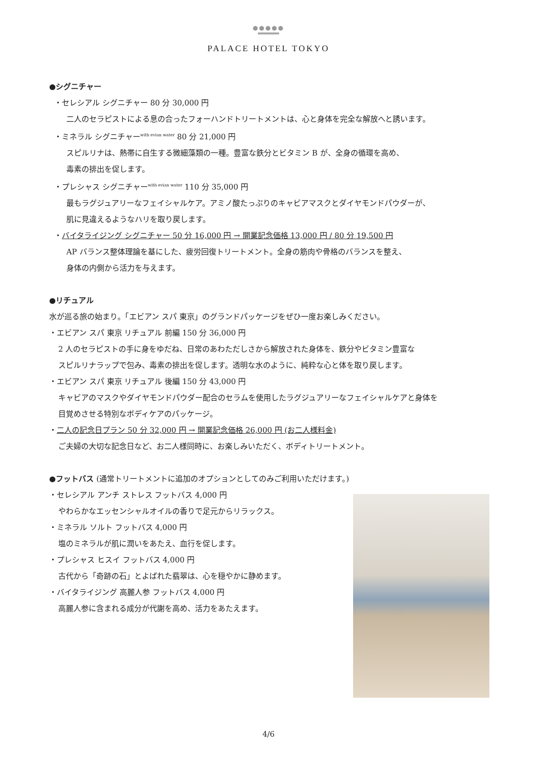●●●●●
PALACE HOTEL TOKYO
●シグニチャー
・セレシアル シグニチャー 80 分 30,000 円
二人のセラピストによる息の合ったフォーハンドトリートメントは、心と身体を完全な解放へと誘います。
・ミネラル シグニチャー<sup>with evian water</sup> 80 分 21,000 円
スピルリナは、熱帯に自生する微細藻類の一種。豊富な鉄分とビタミン B が、全身の循環を高め、
毒素の排出を促します。
・プレシャス シグニチャー<sup>with evian water</sup> 110 分 35,000 円
最もラグジュアリーなフェイシャルケア。アミノ酸たっぷりのキャビアマスクとダイヤモンドパウダーが、
肌に見違えるようなハリを取り戻します。
・バイタライジング シグニチャー 50 分 16,000 円 → 開業記念価格 13,000 円 / 80 分 19,500 円
AP バランス整体理論を基にした、疲労回復トリートメント。全身の筋肉や骨格のバランスを整え、
身体の内側から活力を与えます。
●リチュアル
水が巡る旅の始まり。「エビアン スパ 東京」のグランドパッケージをぜひ一度お楽しみください。
・エビアン スパ 東京 リチュアル 前編 150 分 36,000 円
2 人のセラピストの手に身をゆだね、日常のあわただしさから解放された身体を、鉄分やビタミン豊富な
スピルリナラップで包み、毒素の排出を促します。透明な水のように、純粋な心と体を取り戻します。
・エビアン スパ 東京 リチュアル 後編 150 分 43,000 円
キャビアのマスクやダイヤモンドパウダー配合のセラムを使用したラグジュアリーなフェイシャルケアと身体を
目覚めさせる特別なボディケアのパッケージ。
・二人の記念日プラン 50 分 32,000 円 → 開業記念価格 26,000 円 (お二人様料金)
ご夫婦の大切な記念日など、お二人様同時に、お楽しみいただく、ボディトリートメント。
●フットバス (通常トリートメントに追加のオプションとしてのみご利用いただけます。)
・セレシアル アンチ ストレス フットバス 4,000 円
やわらかなエッセンシャルオイルの香りで足元からリラックス。
・ミネラル ソルト フットバス 4,000 円
塩のミネラルが肌に潤いをあたえ、血行を促します。
・プレシャス ヒスイ フットバス 4,000 円
古代から「奇跡の石」とよばれた翡翠は、心を穏やかに静めます。
・バイタライジング 高麗人参 フットバス 4,000 円
高麗人参に含まれる成分が代謝を高め、活力をあたえます。
4/6